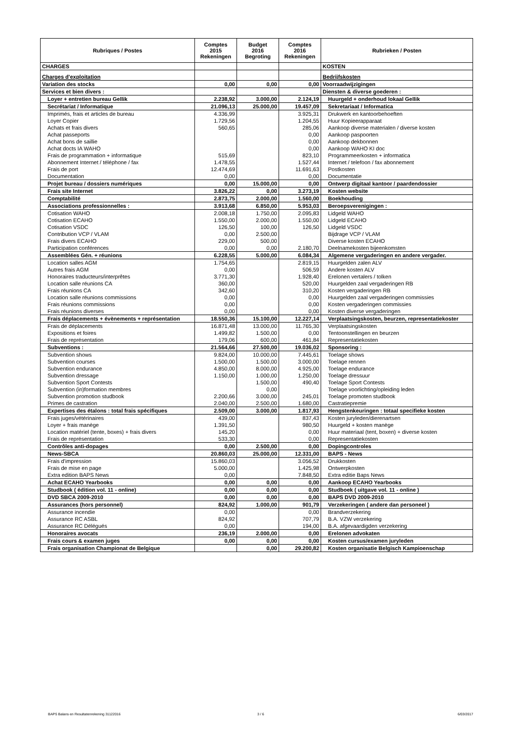| Rubriques / Postes | Comptes 2015 Rekeningen | Budget 2016 Begroting | Comptes 2016 Rekeningen | Rubrieken / Posten |
| --- | --- | --- | --- | --- |
| CHARGES | | | | KOSTEN |
| Charges d'exploitation | | | | Bedrijfskosten |
| Variation des stocks | 0,00 | 0,00 | 0,00 | Voorraadwijzigingen |
| Services et bien divers : | | | | Diensten & diverse goederen : |
| Loyer + entretien bureau Gellik | 2.238,92 | 3.000,00 | 2.124,19 | Huurgeld + onderhoud lokaal Gellik |
| Secrétariat / Informatique | 21.096,13 | 25.000,00 | 19.457,09 | Sekretariaat / Informatica |
| Imprimés, frais et articles de bureau | 4.336,99 | | 3.925,31 | Drukwerk en kantoorbehoeften |
| Loyer Copier | 1.729,56 | | 1.204,55 | Huur Kopieerapparaat |
| Achats et frais divers | 560,65 | | 285,06 | Aankoop diverse materialen / diverse kosten |
| Achat passeports | | | 0,00 | Aankoop paspoorten |
| Achat bons de saillie | | | 0,00 | Aankoop dekbonnen |
| Achat docts IA WAHO | | | 0,00 | Aankoop WAHO KI doc |
| Frais de programmation + informatique | 515,69 | | 823,10 | Programmeerkosten + informatica |
| Abonnement Internet / téléphone / fax | 1.478,55 | | 1.527,44 | Internet / telefoon / fax abonnement |
| Frais de port | 12.474,69 | | 11.691,63 | Postkosten |
| Documentation | 0,00 | | 0,00 | Documentatie |
| Projet bureau / dossiers numériques | 0,00 | 15.000,00 | 0,00 | Ontwerp digitaal kantoor / paardendossier |
| Frais site Internet | 3.826,22 | 0,00 | 3.273,19 | Kosten website |
| Comptabilité | 2.873,75 | 2.000,00 | 1.560,00 | Boekhouding |
| Associations professionnelles : | 3.913,68 | 6.850,00 | 5.953,03 | Beroepsverenigingen : |
| Cotisation WAHO | 2.008,18 | 1.750,00 | 2.095,83 | Lidgeld WAHO |
| Cotisation ECAHO | 1.550,00 | 2.000,00 | 1.550,00 | Lidgeld ECAHO |
| Cotisation VSDC | 126,50 | 100,00 | 126,50 | Lidgeld VSDC |
| Contribution VCP / VLAM | 0,00 | 2.500,00 | | Bijdrage VCP / VLAM |
| Frais divers ECAHO | 229,00 | 500,00 | | Diverse kosten ECAHO |
| Participation conférences | 0,00 | 0,00 | 2.180,70 | Deelnamekosten bijeenkomsten |
| Assemblées Gén. + réunions | 6.228,55 | 5.000,00 | 6.084,34 | Algemene vergaderingen en andere vergader. |
| Location salles AGM | 1.754,65 | | 2.819,15 | Huurgelden zalen ALV |
| Autres frais AGM | 0,00 | | 506,59 | Andere kosten ALV |
| Honoraires traducteurs/interprêtes | 3.771,30 | | 1.928,40 | Erelonen vertalers / tolken |
| Location salle réunions CA | 360,00 | | 520,00 | Huurgelden zaal vergaderingen RB |
| Frais réunions CA | 342,60 | | 310,20 | Kosten vergaderingen RB |
| Location salle réunions commissions | 0,00 | | 0,00 | Huurgelden zaal vergaderingen commissies |
| Frais réunions commissions | 0,00 | | 0,00 | Kosten vergaderingen commissies |
| Frais réunions diverses | 0,00 | | 0,00 | Kosten diverse vergaderingen |
| Frais déplacements + évènements + représentation | 18.550,36 | 15.100,00 | 12.227,14 | Verplaatsingskosten, beurzen, representatiekoster |
| Frais de déplacements | 16.871,48 | 13.000,00 | 11.765,30 | Verplaatsingskosten |
| Expositions et foires | 1.499,82 | 1.500,00 | 0,00 | Tentoonstellingen en beurzen |
| Frais de représentation | 179,06 | 600,00 | 461,84 | Representatiekosten |
| Subventions : | 21.564,66 | 27.500,00 | 19.036,02 | Sponsoring : |
| Subvention shows | 9.824,00 | 10.000,00 | 7.445,61 | Toelage shows |
| Subvention courses | 1.500,00 | 1.500,00 | 3.000,00 | Toelage rennen |
| Subvention endurance | 4.850,00 | 8.000,00 | 4.925,00 | Toelage endurance |
| Subvention dressage | 1.150,00 | 1.000,00 | 1.250,00 | Toelage dressuur |
| Subvention Sport Contests | | 1.500,00 | 490,40 | Toelage Sport Contests |
| Subvention (in)formation membres | | 0,00 | | Toelage voorlichting/opleiding leden |
| Subvention promotion studbook | 2.200,66 | 3.000,00 | 245,01 | Toelage promoten studbook |
| Primes de castration | 2.040,00 | 2.500,00 | 1.680,00 | Castratiepremie |
| Expertises des étalons : total frais spécifiques | 2.509,00 | 3.000,00 | 1.817,93 | Hengstenkeuringen : totaal specifieke kosten |
| Frais juges/vétérinaires | 439,00 | | 837,43 | Kosten juryleden/dierenartsen |
| Loyer + frais manège | 1.391,50 | | 980,50 | Huurgeld + kosten manège |
| Location matériel (tente, boxes) + frais divers | 145,20 | | 0,00 | Huur materiaal (tent, boxen) + diverse kosten |
| Frais de représentation | 533,30 | | 0,00 | Representatiekosten |
| Contrôles anti-dopages | 0,00 | 2.500,00 | 0,00 | Dopingcontroles |
| News-SBCA | 20.860,03 | 25.000,00 | 12.331,00 | BAPS - News |
| Frais d'impression | 15.860,03 | | 3.056,52 | Drukkosten |
| Frais de mise en page | 5.000,00 | | 1.425,98 | Ontwerpkosten |
| Extra edition BAPS News | 0,00 | | 7.848,50 | Extra editie Baps News |
| Achat ECAHO Yearbooks | 0,00 | 0,00 | 0,00 | Aankoop ECAHO Yearbooks |
| Studbook ( édition vol. 11 - online) | 0,00 | 0,00 | 0,00 | Studboek ( uitgave vol. 11 - online ) |
| DVD SBCA 2009-2010 | 0,00 | 0,00 | 0,00 | BAPS DVD 2009-2010 |
| Assurances (hors personnel) | 824,92 | 1.000,00 | 901,79 | Verzekeringen ( andere dan personeel ) |
| Assurance incendie | 0,00 | | 0,00 | Brandverzekering |
| Assurance RC ASBL | 824,92 | | 707,79 | B.A. VZW verzekering |
| Assurance RC Délégués | 0,00 | | 194,00 | B.A. afgevaardigden verzekering |
| Honoraires avocats | 236,19 | 2.000,00 | 0,00 | Erelonen advokaten |
| Frais cours & examen juges | 0,00 | 0,00 | 0,00 | Kosten cursus/examen juryleden |
| Frais organisation Championat de Belgique | | 0,00 | 29.200,82 | Kosten organisatie Belgisch Kampioenschap |
BAPS Balans en Resultatenrekening 31122016
3 / 6 6/03/2017